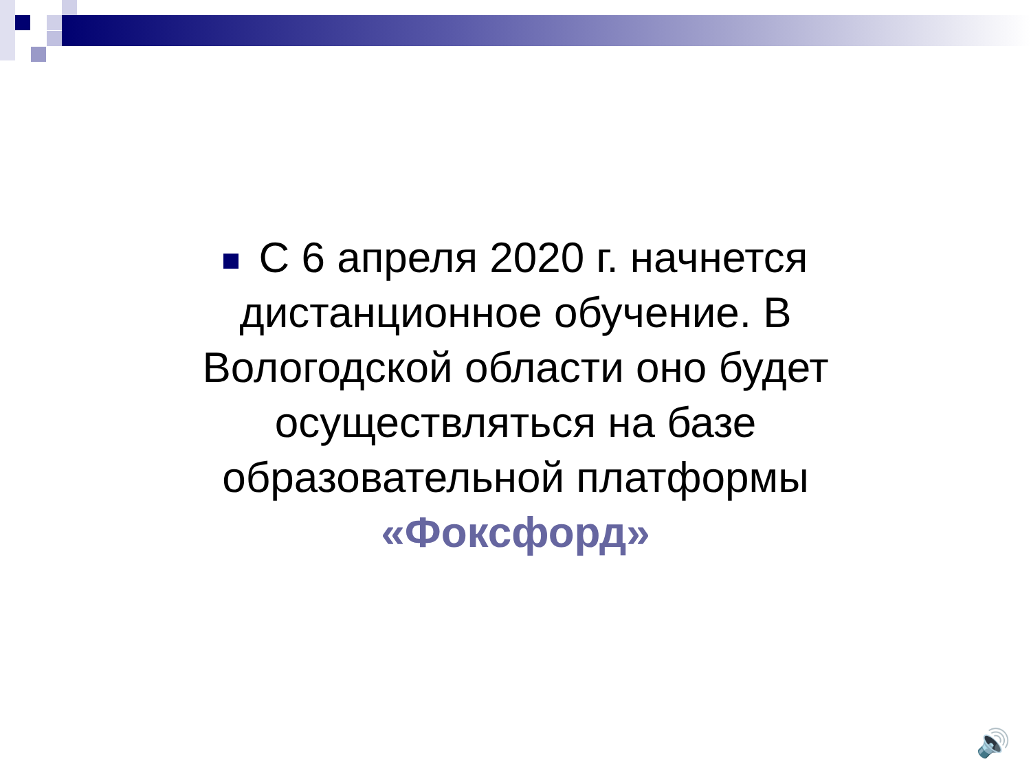С 6 апреля 2020 г. начнется дистанционное обучение. В Вологодской области оно будет осуществляться на базе образовательной платформы «Фоксфорд»
🔊